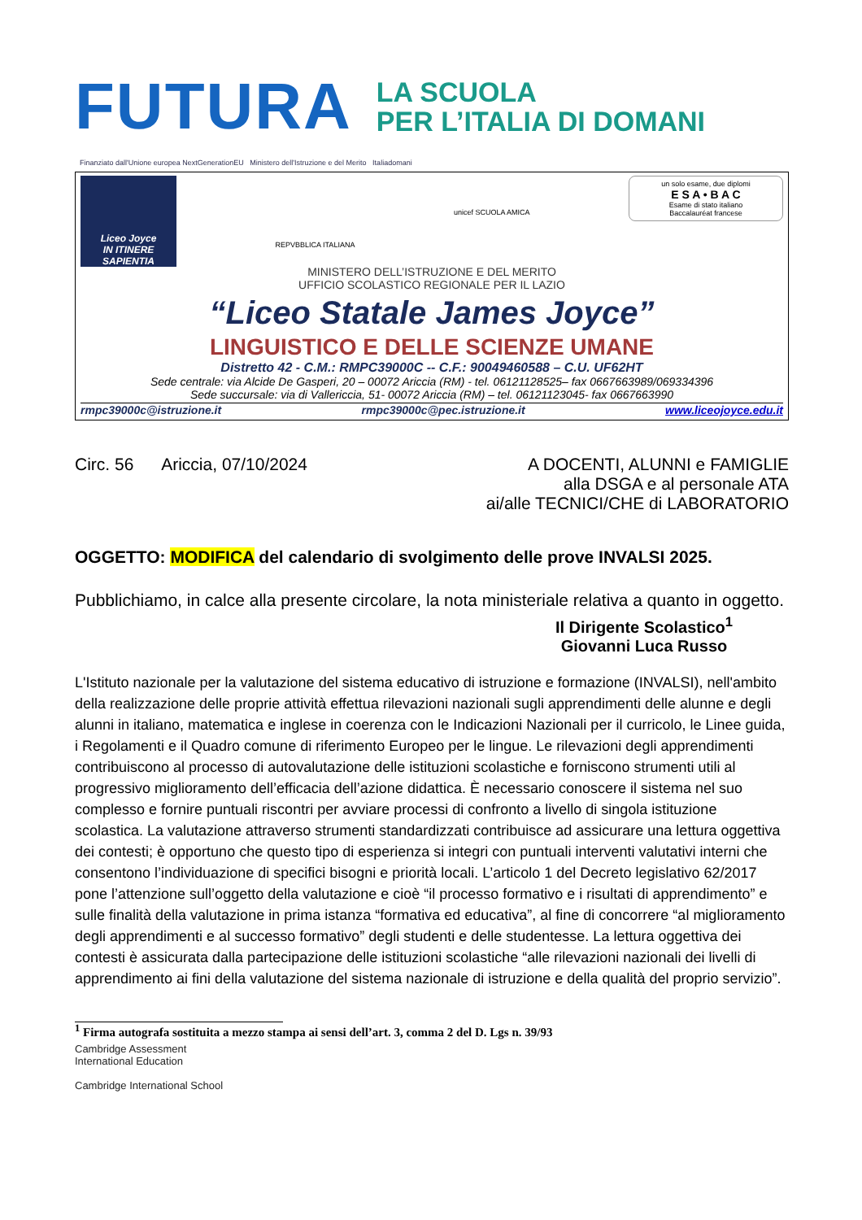FUTURA
LA SCUOLA
PER L’ITALIA DI DOMANI
Finanziato dall'Unione europea NextGenerationEU Ministero dell'Istruzione e del Merito Italiadomani
Liceo Joyce
IN ITINERE SAPIENTIA
REPVBBLICA ITALIANA
unicef SCUOLA AMICA
un solo esame, due diplomi
E S A • B A C
Esame di stato italiano
Baccalauréat francese
MINISTERO DELL’ISTRUZIONE E DEL MERITO
UFFICIO SCOLASTICO REGIONALE PER IL LAZIO
“Liceo Statale James Joyce”
LINGUISTICO E DELLE SCIENZE UMANE
Distretto 42 - C.M.: RMPC39000C -- C.F.: 90049460588 – C.U. UF62HT
Sede centrale: via Alcide De Gasperi, 20 – 00072 Ariccia (RM) - tel. 06121128525– fax 0667663989/069334396
Sede succursale: via di Vallericcia, 51- 00072 Ariccia (RM) – tel. 06121123045- fax 0667663990
rmpc39000c@istruzione.it rmpc39000c@pec.istruzione.it www.liceojoyce.edu.it
Circ. 56 Ariccia, 07/10/2024 A DOCENTI, ALUNNI e FAMIGLIE
alla DSGA e al personale ATA
ai/alle TECNICI/CHE di LABORATORIO
OGGETTO: MODIFICA del calendario di svolgimento delle prove INVALSI 2025.
Pubblichiamo, in calce alla presente circolare, la nota ministeriale relativa a quanto in oggetto.
Il Dirigente Scolastico<sup>1</sup>
Giovanni Luca Russo
L'Istituto nazionale per la valutazione del sistema educativo di istruzione e formazione (INVALSI), nell'ambito della realizzazione delle proprie attività effettua rilevazioni nazionali sugli apprendimenti delle alunne e degli alunni in italiano, matematica e inglese in coerenza con le Indicazioni Nazionali per il curricolo, le Linee guida, i Regolamenti e il Quadro comune di riferimento Europeo per le lingue. Le rilevazioni degli apprendimenti contribuiscono al processo di autovalutazione delle istituzioni scolastiche e forniscono strumenti utili al progressivo miglioramento dell’efficacia dell’azione didattica. È necessario conoscere il sistema nel suo complesso e fornire puntuali riscontri per avviare processi di confronto a livello di singola istituzione scolastica. La valutazione attraverso strumenti standardizzati contribuisce ad assicurare una lettura oggettiva dei contesti; è opportuno che questo tipo di esperienza si integri con puntuali interventi valutativi interni che consentono l’individuazione di specifici bisogni e priorità locali. L’articolo 1 del Decreto legislativo 62/2017 pone l’attenzione sull’oggetto della valutazione e cioè “il processo formativo e i risultati di apprendimento” e sulle finalità della valutazione in prima istanza “formativa ed educativa”, al fine di concorrere “al miglioramento degli apprendimenti e al successo formativo” degli studenti e delle studentesse. La lettura oggettiva dei contesti è assicurata dalla partecipazione delle istituzioni scolastiche “alle rilevazioni nazionali dei livelli di apprendimento ai fini della valutazione del sistema nazionale di istruzione e della qualità del proprio servizio”.
<sup>1</sup> Firma autografa sostituita a mezzo stampa ai sensi dell’art. 3, comma 2 del D. Lgs n. 39/93
Cambridge Assessment
International Education
Cambridge International School